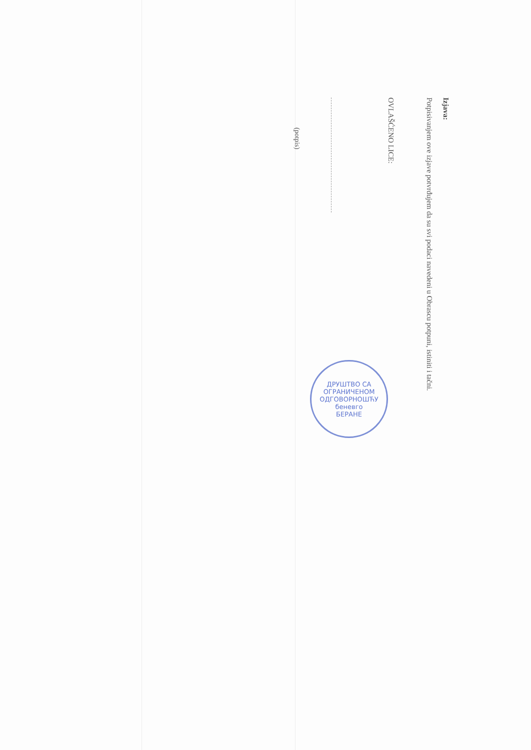Izjava:
Potpisivanjem ove izjave potvrđujem da su svi podaci navedeni u Obrascu potpuni, istiniti i tačni.
OVLAŠĆENO LICE:
(potpis)
ДРУШТВО СА ОГРАНИЧЕНОМ ОДГОВОРНОШЋУ
беневго
БЕРАНЕ